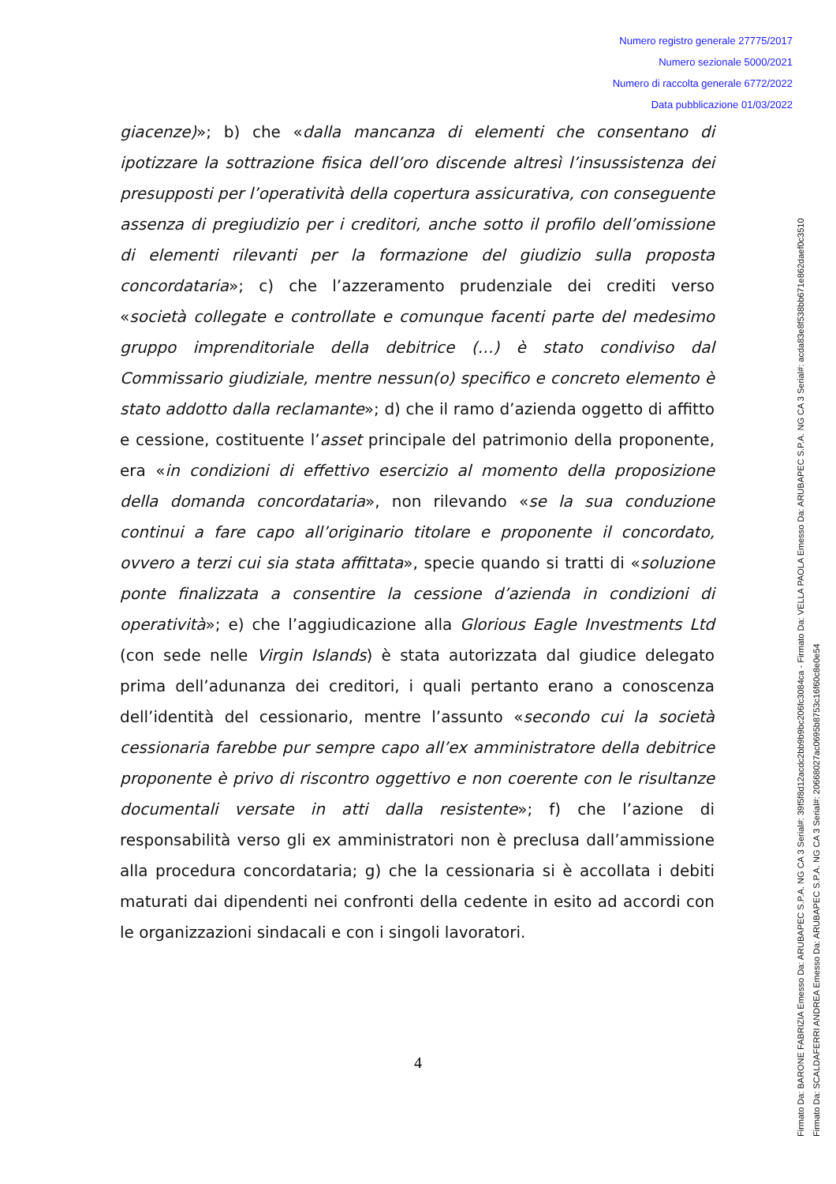Numero registro generale 27775/2017
Numero sezionale 5000/2021
Numero di raccolta generale 6772/2022
Data pubblicazione 01/03/2022
giacenze)»; b) che «dalla mancanza di elementi che consentano di ipotizzare la sottrazione fisica dell’oro discende altresì l’insussistenza dei presupposti per l’operatività della copertura assicurativa, con conseguente assenza di pregiudizio per i creditori, anche sotto il profilo dell’omissione di elementi rilevanti per la formazione del giudizio sulla proposta concordataria»; c) che l’azzeramento prudenziale dei crediti verso «società collegate e controllate e comunque facenti parte del medesimo gruppo imprenditoriale della debitrice (…) è stato condiviso dal Commissario giudiziale, mentre nessun(o) specifico e concreto elemento è stato addotto dalla reclamante»; d) che il ramo d’azienda oggetto di affitto e cessione, costituente l’asset principale del patrimonio della proponente, era «in condizioni di effettivo esercizio al momento della proposizione della domanda concordataria», non rilevando «se la sua conduzione continui a fare capo all’originario titolare e proponente il concordato, ovvero a terzi cui sia stata affittata», specie quando si tratti di «soluzione ponte finalizzata a consentire la cessione d’azienda in condizioni di operatività»; e) che l’aggiudicazione alla Glorious Eagle Investments Ltd (con sede nelle Virgin Islands) è stata autorizzata dal giudice delegato prima dell’adunanza dei creditori, i quali pertanto erano a conoscenza dell’identità del cessionario, mentre l’assunto «secondo cui la società cessionaria farebbe pur sempre capo all’ex amministratore della debitrice proponente è privo di riscontro oggettivo e non coerente con le risultanze documentali versate in atti dalla resistente»; f) che l’azione di responsabilità verso gli ex amministratori non è preclusa dall’ammissione alla procedura concordataria; g) che la cessionaria si è accollata i debiti maturati dai dipendenti nei confronti della cedente in esito ad accordi con le organizzazioni sindacali e con i singoli lavoratori.
4
Firmato Da: BARONE FABRIZIA Emesso Da: ARUBAPEC S.P.A. NG CA 3 Serial#: 39f5f8d12acdc2bb9b9bc206fc3084ca - Firmato Da: VELLA PAOLA Emesso Da: ARUBAPEC S.P.A. NG CA 3 Serial#: acda83e8f538bb671e862daef0c3510
Firmato Da: SCALDAFERRI ANDREA Emesso Da: ARUBAPEC S.P.A. NG CA 3 Serial#: 20668027ac0695b8753c16f60c8e0e54